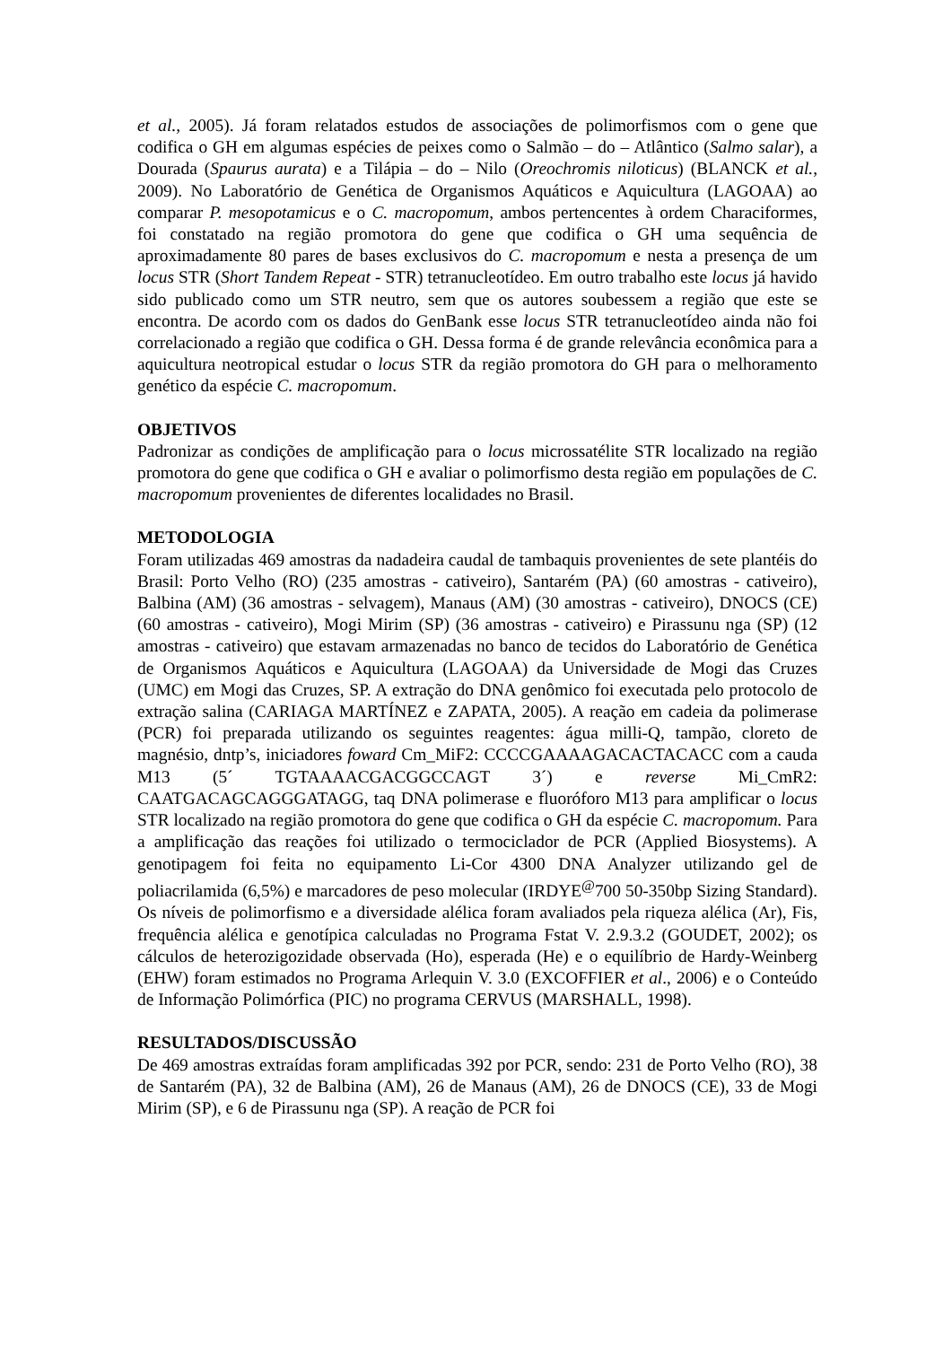et al., 2005). Já foram relatados estudos de associações de polimorfismos com o gene que codifica o GH em algumas espécies de peixes como o Salmão – do – Atlântico (Salmo salar), a Dourada (Spaurus aurata) e a Tilápia – do – Nilo (Oreochromis niloticus) (BLANCK et al., 2009). No Laboratório de Genética de Organismos Aquáticos e Aquicultura (LAGOAA) ao comparar P. mesopotamicus e o C. macropomum, ambos pertencentes à ordem Characiformes, foi constatado na região promotora do gene que codifica o GH uma sequência de aproximadamente 80 pares de bases exclusivos do C. macropomum e nesta a presença de um locus STR (Short Tandem Repeat - STR) tetranucleotídeo. Em outro trabalho este locus já havido sido publicado como um STR neutro, sem que os autores soubessem a região que este se encontra. De acordo com os dados do GenBank esse locus STR tetranucleotídeo ainda não foi correlacionado a região que codifica o GH. Dessa forma é de grande relevância econômica para a aquicultura neotropical estudar o locus STR da região promotora do GH para o melhoramento genético da espécie C. macropomum.
OBJETIVOS
Padronizar as condições de amplificação para o locus microssatélite STR localizado na região promotora do gene que codifica o GH e avaliar o polimorfismo desta região em populações de C. macropomum provenientes de diferentes localidades no Brasil.
METODOLOGIA
Foram utilizadas 469 amostras da nadadeira caudal de tambaquis provenientes de sete plantéis do Brasil: Porto Velho (RO) (235 amostras - cativeiro), Santarém (PA) (60 amostras - cativeiro), Balbina (AM) (36 amostras - selvagem), Manaus (AM) (30 amostras - cativeiro), DNOCS (CE) (60 amostras - cativeiro), Mogi Mirim (SP) (36 amostras - cativeiro) e Pirassunu nga (SP) (12 amostras - cativeiro) que estavam armazenadas no banco de tecidos do Laboratório de Genética de Organismos Aquáticos e Aquicultura (LAGOAA) da Universidade de Mogi das Cruzes (UMC) em Mogi das Cruzes, SP. A extração do DNA genômico foi executada pelo protocolo de extração salina (CARIAGA MARTÍNEZ e ZAPATA, 2005). A reação em cadeia da polimerase (PCR) foi preparada utilizando os seguintes reagentes: água milli-Q, tampão, cloreto de magnésio, dntp’s, iniciadores foward Cm_MiF2: CCCCGAAAAGACACTACACC com a cauda M13 (5´ TGTAAAACGACGGCCAGT 3´) e reverse Mi_CmR2: CAATGACAGCAGGGATAGG, taq DNA polimerase e fluoróforo M13 para amplificar o locus STR localizado na região promotora do gene que codifica o GH da espécie C. macropomum. Para a amplificação das reações foi utilizado o termociclador de PCR (Applied Biosystems). A genotipagem foi feita no equipamento Li-Cor 4300 DNA Analyzer utilizando gel de poliacrilamida (6,5%) e marcadores de peso molecular (IRDYE<sup>@</sup>700 50-350bp Sizing Standard). Os níveis de polimorfismo e a diversidade alélica foram avaliados pela riqueza alélica (Ar), Fis, frequência alélica e genotípica calculadas no Programa Fstat V. 2.9.3.2 (GOUDET, 2002); os cálculos de heterozigozidade observada (Ho), esperada (He) e o equilíbrio de Hardy-Weinberg (EHW) foram estimados no Programa Arlequin V. 3.0 (EXCOFFIER et al., 2006) e o Conteúdo de Informação Polimórfica (PIC) no programa CERVUS (MARSHALL, 1998).
RESULTADOS/DISCUSSÃO
De 469 amostras extraídas foram amplificadas 392 por PCR, sendo: 231 de Porto Velho (RO), 38 de Santarém (PA), 32 de Balbina (AM), 26 de Manaus (AM), 26 de DNOCS (CE), 33 de Mogi Mirim (SP), e 6 de Pirassunu nga (SP). A reação de PCR foi